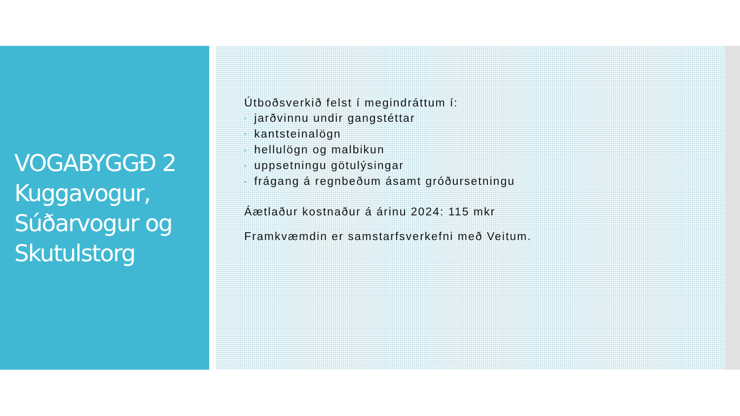VOGABYGGÐ 2 Kuggavogur, Súðarvogur og Skutulstorg
Útboðsverkið felst í megindráttum í:
• jarðvinnu undir gangstéttar
• kantsteinalögn
• hellulögn og malbikun
• uppsetningu götulýsingar
• frágang á regnbeðum ásamt gróðursetningu
Áætlaður kostnaður á árinu 2024: 115 mkr
Framkvæmdin er samstarfsverkefni með Veitum.